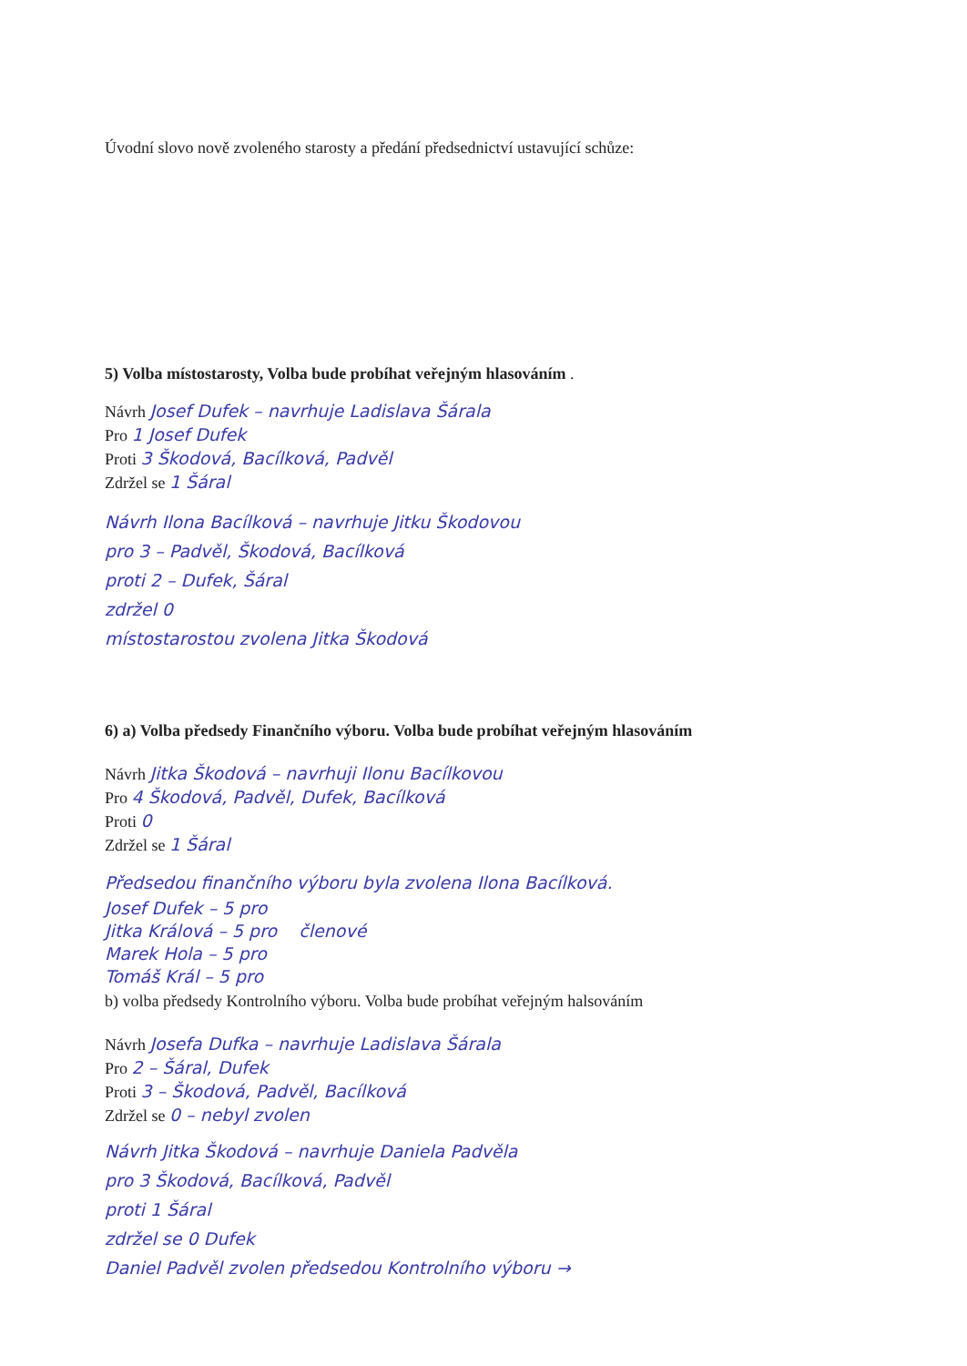Úvodní slovo nově zvoleného starosty a předání předsednictví ustavující schůze:
5) Volba místostarosty, Volba bude probíhat veřejným hlasováním .
Návrh Josef Dufek – navrhuje Ladislava Šárala
Pro 1 Josef Dufek
Proti 3 Škodová, Bacílková, Padvěl
Zdržel se 1 Šáral
Návrh Ilona Bacílková – navrhuje Jitku Škodovou
pro 3 – Padvěl, Škodová, Bacílková
proti 2 – Dufek, Šáral
zdržel 0
místostarostou zvolena Jitka Škodová
6) a) Volba předsedy Finančního výboru. Volba bude probíhat veřejným hlasováním
Návrh Jitka Škodová – navrhuji Ilonu Bacílkovou
Pro 4 Škodová, Padvěl, Dufek, Bacílková
Proti 0
Zdržel se 1 Šáral
Předsedou finančního výboru byla zvolena Ilona Bacílková.
Josef Dufek – 5 pro
Jitka Králová – 5 pro členové
Marek Hola – 5 pro
Tomáš Král – 5 pro
b) volba předsedy Kontrolního výboru. Volba bude probíhat veřejným halsováním
Návrh Josefa Dufka – navrhuje Ladislava Šárala
Pro 2 – Šáral, Dufek
Proti 3 – Škodová, Padvěl, Bacílková
Zdržel se 0 – nebyl zvolen
Návrh Jitka Škodová – navrhuje Daniela Padvěla
pro 3 Škodová, Bacílková, Padvěl
proti 1 Šáral
zdržel se 0 Dufek
Daniel Padvěl zvolen předsedou Kontrolního výboru →